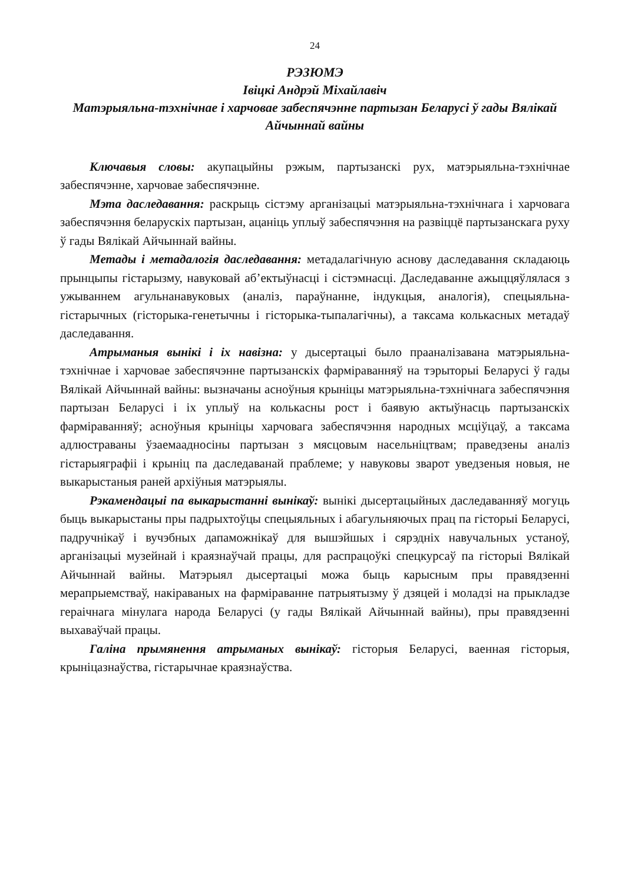24
РЭЗЮМЭ
Івіцкі Андрэй Міхайлавіч
Матэрыяльна-тэхнічнае і харчовае забеспячэнне партызан Беларусі ў гады Вялікай Айчыннай вайны
Ключавыя словы: акупацыйны рэжым, партызанскі рух, матэрыяльна-тэхнічнае забеспячэнне, харчовае забеспячэнне.
Мэта даследавання: раскрыць сістэму арганізацыі матэрыяльна-тэхнічнага і харчовага забеспячэння беларускіх партызан, ацаніць уплыў забеспячэння на развіццё партызанскага руху ў гады Вялікай Айчыннай вайны.
Метады і метадалогія даследавання: метадалагічную аснову даследавання складаюць прынцыпы гістарызму, навуковай аб’ектыўнасці і сістэмнасці. Даследаванне ажыццяўлялася з ужываннем агульнанавуковых (аналіз, параўнанне, індукцыя, аналогія), спецыяльна-гістарычных (гісторыка-генетычны і гісторыка-тыпалагічны), а таксама колькасных метадаў даследавання.
Атрыманыя вынікі і іх навізна: у дысертацыі было прааналізавана матэрыяльна-тэхнічнае і харчовае забеспячэнне партызанскіх фарміраванняў на тэрыторыі Беларусі ў гады Вялікай Айчыннай вайны: вызначаны асноўныя крыніцы матэрыяльна-тэхнічнага забеспячэння партызан Беларусі і іх уплыў на колькасны рост і баявую актыўнасць партызанскіх фарміраванняў; асноўныя крыніцы харчовага забеспячэння народных мсціўцаў, а таксама адлюстраваны ўзаемаадносіны партызан з мясцовым насельніцтвам; праведзены аналіз гістарыяграфіі і крыніц па даследаванай праблеме; у навуковы зварот уведзеныя новыя, не выкарыстаныя раней архіўныя матэрыялы.
Рэкамендацыі па выкарыстанні вынікаў: вынікі дысертацыйных даследаванняў могуць быць выкарыстаны пры падрыхтоўцы спецыяльных і абагульняючых прац па гісторыі Беларусі, падручнікаў і вучэбных дапаможнікаў для вышэйшых і сярэдніх навучальных устаноў, арганізацыі музейнай і краязнаўчай працы, для распрацоўкі спецкурсаў па гісторыі Вялікай Айчыннай вайны. Матэрыял дысертацыі можа быць карысным пры правядзенні мерапрыемстваў, накіраваных на фарміраванне патрыятызму ў дзяцей і моладзі на прыкладзе гераічнага мінулага народа Беларусі (у гады Вялікай Айчыннай вайны), пры правядзенні выхаваўчай працы.
Галіна прымянення атрыманых вынікаў: гісторыя Беларусі, ваенная гісторыя, крыніцазнаўства, гістарычнае краязнаўства.